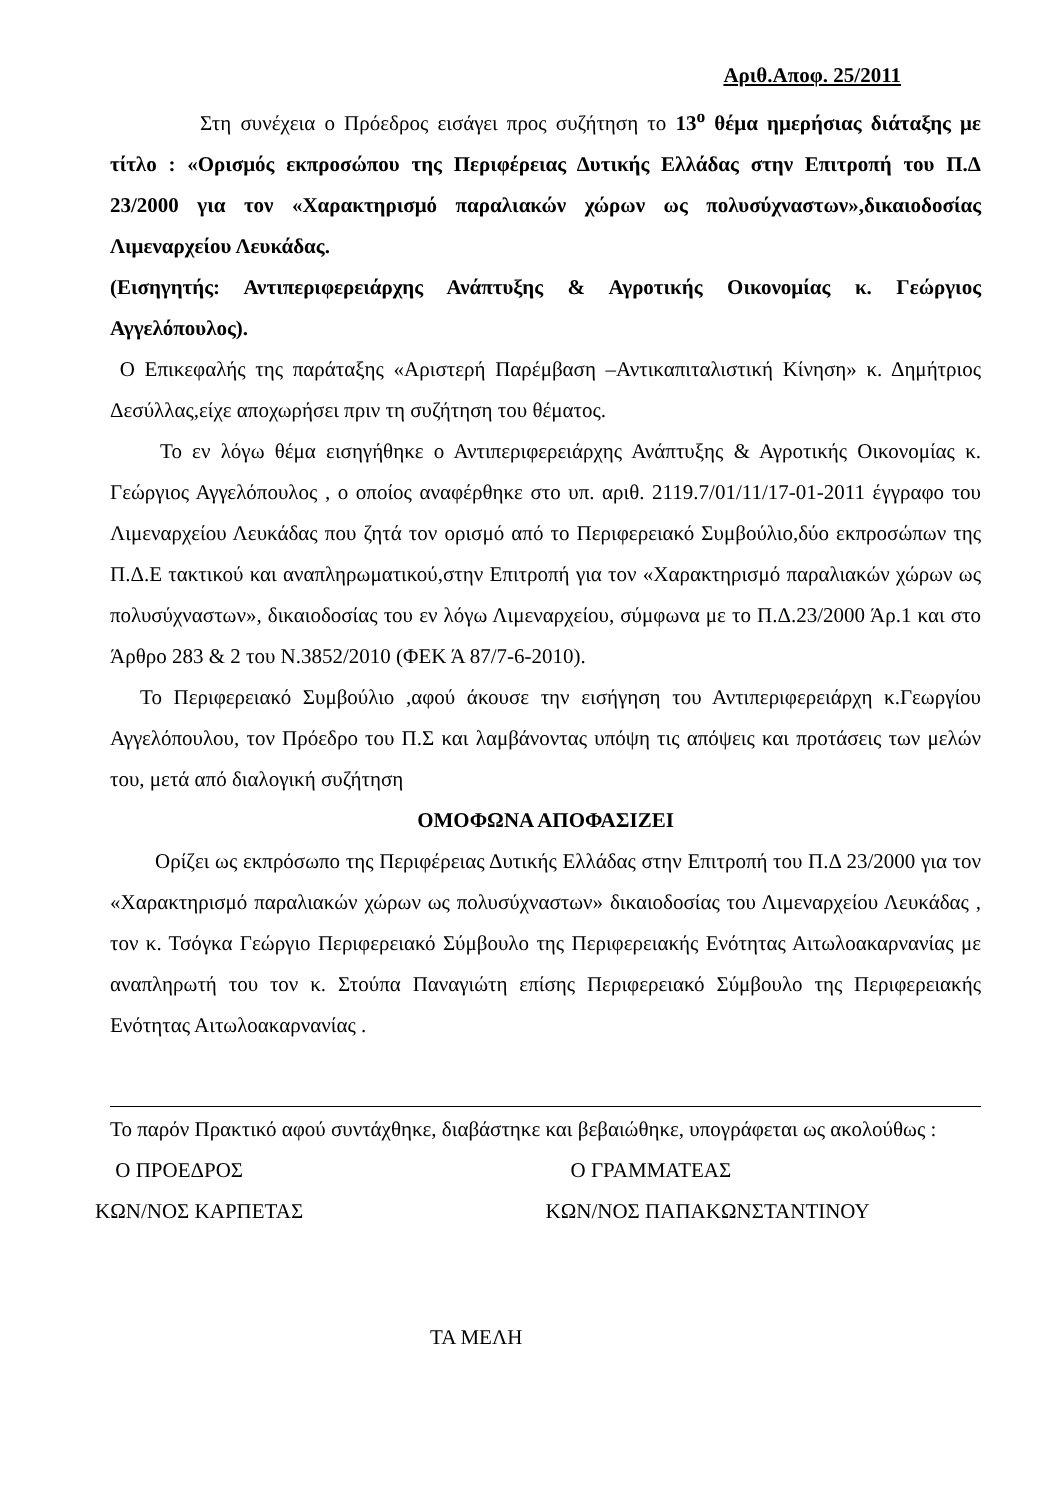Αριθ.Αποφ. 25/2011
Στη συνέχεια ο Πρόεδρος εισάγει προς συζήτηση το 13<sup>ο</sup> θέμα ημερήσιας διάταξης με τίτλο : «Ορισμός εκπροσώπου της Περιφέρειας Δυτικής Ελλάδας στην Επιτροπή του Π.Δ 23/2000 για τον «Χαρακτηρισμό παραλιακών χώρων ως πολυσύχναστων»,δικαιοδοσίας Λιμεναρχείου Λευκάδας.
(Εισηγητής: Αντιπεριφερειάρχης Ανάπτυξης & Αγροτικής Οικονομίας κ. Γεώργιος Αγγελόπουλος).
Ο Επικεφαλής της παράταξης «Αριστερή Παρέμβαση –Αντικαπιταλιστική Κίνηση» κ. Δημήτριος Δεσύλλας,είχε αποχωρήσει πριν τη συζήτηση του θέματος.
Το εν λόγω θέμα εισηγήθηκε ο Αντιπεριφερειάρχης Ανάπτυξης & Αγροτικής Οικονομίας κ. Γεώργιος Αγγελόπουλος , ο οποίος αναφέρθηκε στο υπ. αριθ. 2119.7/01/11/17-01-2011 έγγραφο του Λιμεναρχείου Λευκάδας που ζητά τον ορισμό από το Περιφερειακό Συμβούλιο,δύο εκπροσώπων της Π.Δ.Ε τακτικού και αναπληρωματικού,στην Επιτροπή για τον «Χαρακτηρισμό παραλιακών χώρων ως πολυσύχναστων», δικαιοδοσίας του εν λόγω Λιμεναρχείου, σύμφωνα με το Π.Δ.23/2000 Άρ.1 και στο Άρθρο 283 & 2 του Ν.3852/2010 (ΦΕΚ Ά 87/7-6-2010).
Το Περιφερειακό Συμβούλιο ,αφού άκουσε την εισήγηση του Αντιπεριφερειάρχη κ.Γεωργίου Αγγελόπουλου, τον Πρόεδρο του Π.Σ και λαμβάνοντας υπόψη τις απόψεις και προτάσεις των μελών του, μετά από διαλογική συζήτηση
ΟΜΟΦΩΝΑ ΑΠΟΦΑΣΙΖΕΙ
Ορίζει ως εκπρόσωπο της Περιφέρειας Δυτικής Ελλάδας στην Επιτροπή του Π.Δ 23/2000 για τον «Χαρακτηρισμό παραλιακών χώρων ως πολυσύχναστων» δικαιοδοσίας του Λιμεναρχείου Λευκάδας , τον κ. Τσόγκα Γεώργιο Περιφερειακό Σύμβουλο της Περιφερειακής Ενότητας Αιτωλοακαρνανίας με αναπληρωτή του τον κ. Στούπα Παναγιώτη επίσης Περιφερειακό Σύμβουλο της Περιφερειακής Ενότητας Αιτωλοακαρνανίας .
Το παρόν Πρακτικό αφού συντάχθηκε, διαβάστηκε και βεβαιώθηκε, υπογράφεται ως ακολούθως :
Ο ΠΡΟΕΔΡΟΣ Ο ΓΡΑΜΜΑΤΕΑΣ
ΚΩΝ/ΝΟΣ ΚΑΡΠΕΤΑΣ ΚΩΝ/ΝΟΣ ΠΑΠΑΚΩΝΣΤΑΝΤΙΝΟΥ
ΤΑ ΜΕΛΗ